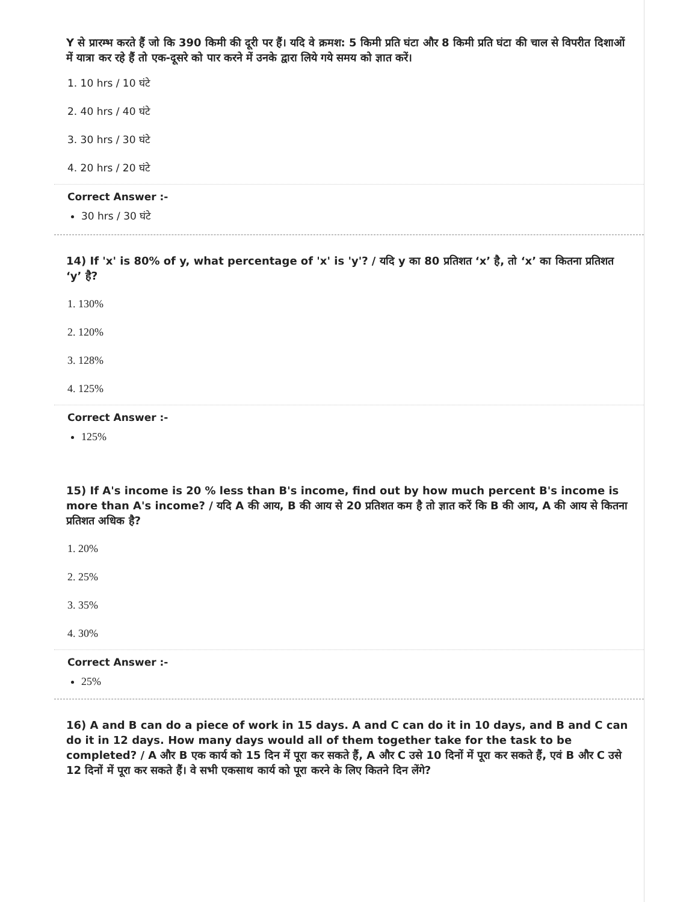Y से प्रारम्भ करते हैं जो कि 390 किमी की दूरी पर हैं। यदि वे क्रमश: 5 किमी प्रति घंटा और 8 किमी प्रति घंटा की चाल से विपरीत दिशाओं में यात्रा कर रहे हैं तो एक-दूसरे को पार करने में उनके द्वारा लिये गये समय को ज्ञात करें।
1. 10 hrs / 10 घंटे
2. 40 hrs / 40 घंटे
3. 30 hrs / 30 घंटे
4. 20 hrs / 20 घंटे
Correct Answer :-
30 hrs / 30 घंटे
14) If 'x' is 80% of y, what percentage of 'x' is 'y'? / यदि y का 80 प्रतिशत ‘x’ है, तो ‘x’ का कितना प्रतिशत ‘y’ है?
1. 130%
2. 120%
3. 128%
4. 125%
Correct Answer :-
125%
15) If A's income is 20 % less than B's income, find out by how much percent B's income is more than A's income? / यदि A की आय, B की आय से 20 प्रतिशत कम है तो ज्ञात करें कि B की आय, A की आय से कितना प्रतिशत अधिक है?
1. 20%
2. 25%
3. 35%
4. 30%
Correct Answer :-
25%
16) A and B can do a piece of work in 15 days. A and C can do it in 10 days, and B and C can do it in 12 days. How many days would all of them together take for the task to be completed? / A और B एक कार्य को 15 दिन में पूरा कर सकते हैं, A और C उसे 10 दिनों में पूरा कर सकते हैं, एवं B और C उसे 12 दिनों में पूरा कर सकते हैं। वे सभी एकसाथ कार्य को पूरा करने के लिए कितने दिन लेंगे?